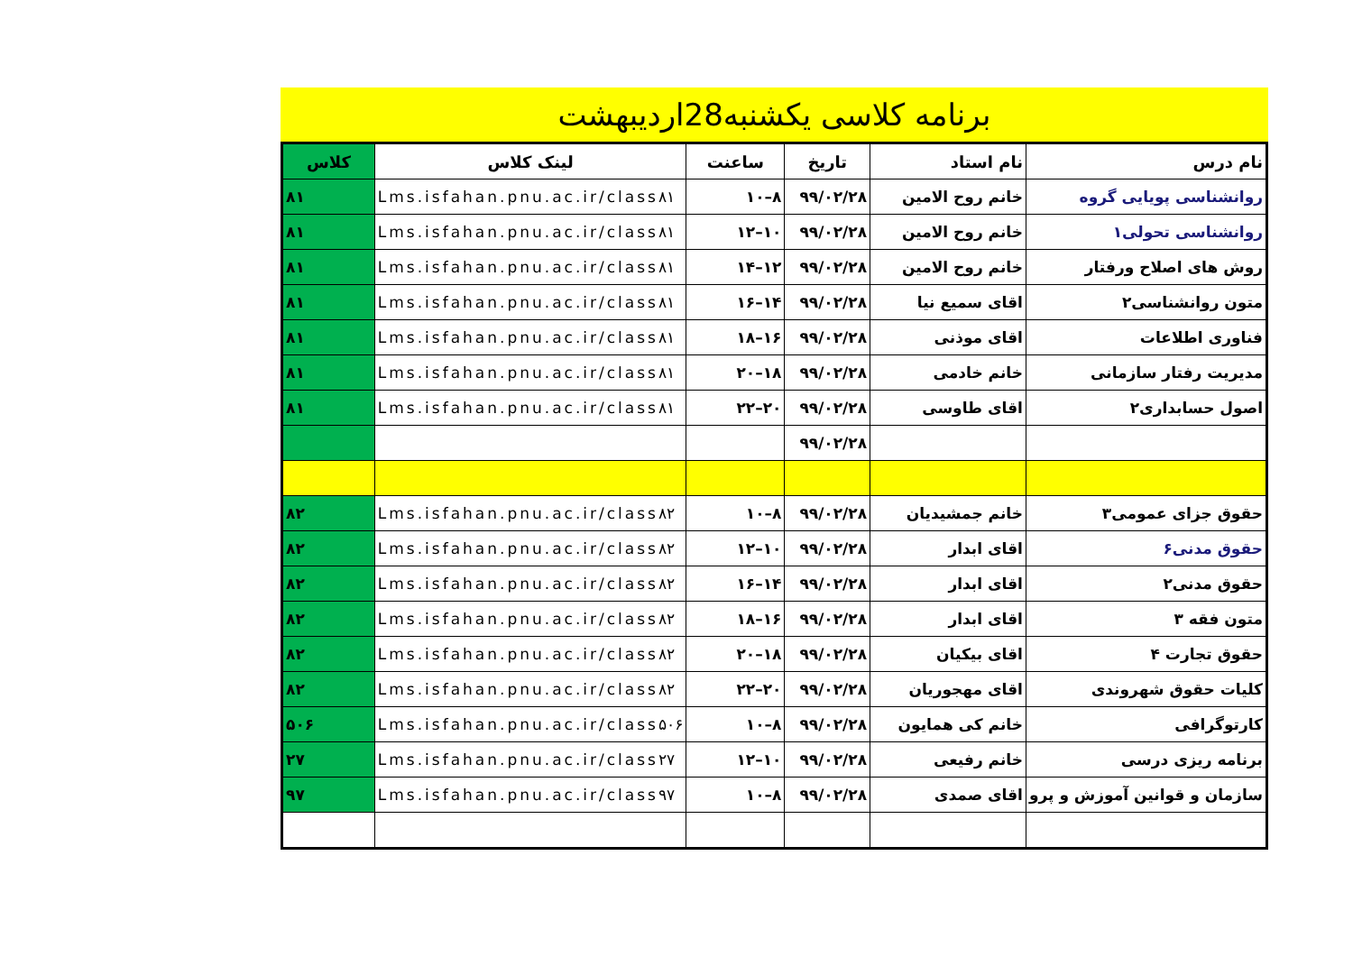برنامه کلاسی یکشنبه28اردیبهشت
| نام درس | نام استاد | تاریخ | ساعنت | لینک کلاس | کلاس |
| --- | --- | --- | --- | --- | --- |
| روانشناسی پویایی گروه | خانم روح الامین | ۹۹/۰۲/۲۸ | ۸–۱۰ | Lms.isfahan.pnu.ac.ir/class۸۱ | ۸۱ |
| روانشناسی تحولی۱ | خانم روح الامین | ۹۹/۰۲/۲۸ | ۱۰–۱۲ | Lms.isfahan.pnu.ac.ir/class۸۱ | ۸۱ |
| روش های اصلاح ورفتار | خانم روح الامین | ۹۹/۰۲/۲۸ | ۱۲–۱۴ | Lms.isfahan.pnu.ac.ir/class۸۱ | ۸۱ |
| متون روانشناسی۲ | اقای سمیع نیا | ۹۹/۰۲/۲۸ | ۱۴–۱۶ | Lms.isfahan.pnu.ac.ir/class۸۱ | ۸۱ |
| فناوری اطلاعات | اقای موذنی | ۹۹/۰۲/۲۸ | ۱۶–۱۸ | Lms.isfahan.pnu.ac.ir/class۸۱ | ۸۱ |
| مدیریت رفتار سازمانی | خانم خادمی | ۹۹/۰۲/۲۸ | ۱۸–۲۰ | Lms.isfahan.pnu.ac.ir/class۸۱ | ۸۱ |
| اصول حسابداری۲ | اقای طاوسی | ۹۹/۰۲/۲۸ | ۲۰–۲۲ | Lms.isfahan.pnu.ac.ir/class۸۱ | ۸۱ |
| | | ۹۹/۰۲/۲۸ | | | |
| حقوق جزای عمومی۳ | خانم جمشیدیان | ۹۹/۰۲/۲۸ | ۸–۱۰ | Lms.isfahan.pnu.ac.ir/class۸۲ | ۸۲ |
| حقوق مدنی۶ | اقای ابدار | ۹۹/۰۲/۲۸ | ۱۰–۱۲ | Lms.isfahan.pnu.ac.ir/class۸۲ | ۸۲ |
| حقوق مدنی۲ | اقای ابدار | ۹۹/۰۲/۲۸ | ۱۴–۱۶ | Lms.isfahan.pnu.ac.ir/class۸۲ | ۸۲ |
| متون فقه ۳ | اقای ابدار | ۹۹/۰۲/۲۸ | ۱۶–۱۸ | Lms.isfahan.pnu.ac.ir/class۸۲ | ۸۲ |
| حقوق تجارت ۴ | اقای بیکیان | ۹۹/۰۲/۲۸ | ۱۸–۲۰ | Lms.isfahan.pnu.ac.ir/class۸۲ | ۸۲ |
| کلیات حقوق شهروندی | اقای مهجوریان | ۹۹/۰۲/۲۸ | ۲۰–۲۲ | Lms.isfahan.pnu.ac.ir/class۸۲ | ۸۲ |
| کارتوگرافی | خانم کی همایون | ۹۹/۰۲/۲۸ | ۸–۱۰ | Lms.isfahan.pnu.ac.ir/class۵۰۶ | ۵۰۶ |
| برنامه ریزی درسی | خانم رفیعی | ۹۹/۰۲/۲۸ | ۱۰–۱۲ | Lms.isfahan.pnu.ac.ir/class۲۷ | ۲۷ |
| سازمان و قوانین آموزش و پرو | اقای صمدی | ۹۹/۰۲/۲۸ | ۸–۱۰ | Lms.isfahan.pnu.ac.ir/class۹۷ | ۹۷ |